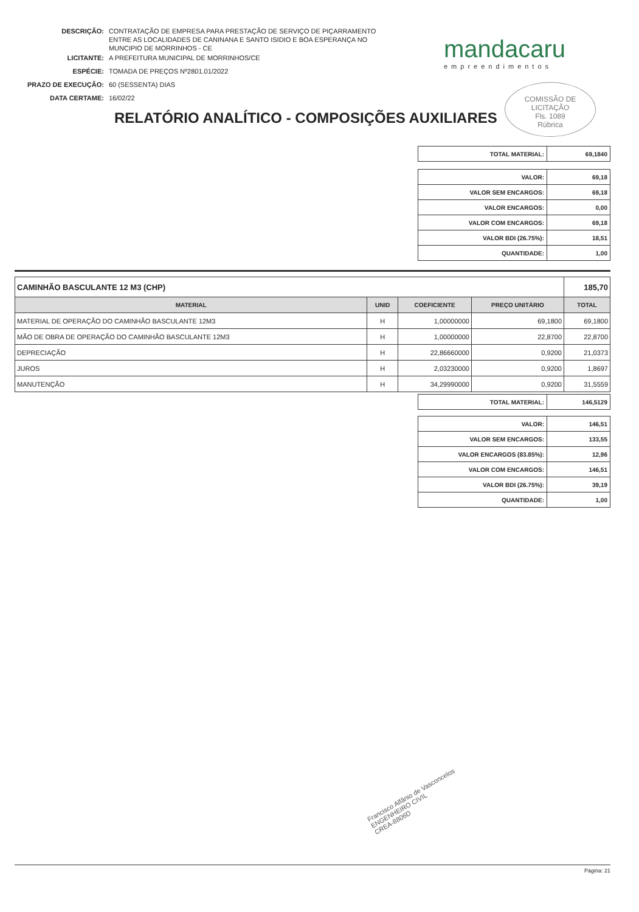| DESCRIÇÃO: | CONTRATAÇÃO DE EMPRESA PARA PRESTAÇÃO DE SERVIÇO DE PIÇARRAMENTO ENTRE AS LOCALIDADES DE CANINANA E SANTO ISIDIO E BOA ESPERANÇA NO MUNCIPIO DE MORRINHOS - CE |
| LICITANTE: | A PREFEITURA MUNICIPAL DE MORRINHOS/CE |
| ESPÉCIE: | TOMADA DE PREÇOS Nº2801.01/2022 |
| PRAZO DE EXECUÇÃO: | 60 (SESSENTA) DIAS |
| DATA CERTAME: | 16/02/22 |
mandacaru
empreendimentos
COMISSÃO DE LICITAÇÃO
Fls. 1089
Rúbrica
RELATÓRIO ANALÍTICO - COMPOSIÇÕES AUXILIARES
| TOTAL MATERIAL: | 69,1840 |
| VALOR: | 69,18 |
| VALOR SEM ENCARGOS: | 69,18 |
| VALOR ENCARGOS: | 0,00 |
| VALOR COM ENCARGOS: | 69,18 |
| VALOR BDI (26.75%): | 18,51 |
| QUANTIDADE: | 1,00 |
| CAMINHÃO BASCULANTE 12 M3 (CHP) | | | | 185,70 |
| MATERIAL | UNID | COEFICIENTE | PREÇO UNITÁRIO | TOTAL |
| MATERIAL DE OPERAÇÃO DO CAMINHÃO BASCULANTE 12M3 | H | 1,00000000 | 69,1800 | 69,1800 |
| MÃO DE OBRA DE OPERAÇÃO DO CAMINHÃO BASCULANTE 12M3 | H | 1,00000000 | 22,8700 | 22,8700 |
| DEPRECIAÇÃO | H | 22,86660000 | 0,9200 | 21,0373 |
| JUROS | H | 2,03230000 | 0,9200 | 1,8697 |
| MANUTENÇÃO | H | 34,29990000 | 0,9200 | 31,5559 |
| TOTAL MATERIAL: | 146,5129 |
| VALOR: | 146,51 |
| VALOR SEM ENCARGOS: | 133,55 |
| VALOR ENCARGOS (83.85%): | 12,96 |
| VALOR COM ENCARGOS: | 146,51 |
| VALOR BDI (26.75%): | 39,19 |
| QUANTIDADE: | 1,00 |
Francisco Alfânio de Vasconcelos
ENGENHEIRO CIVIL
CREA-8806D
Página: 21